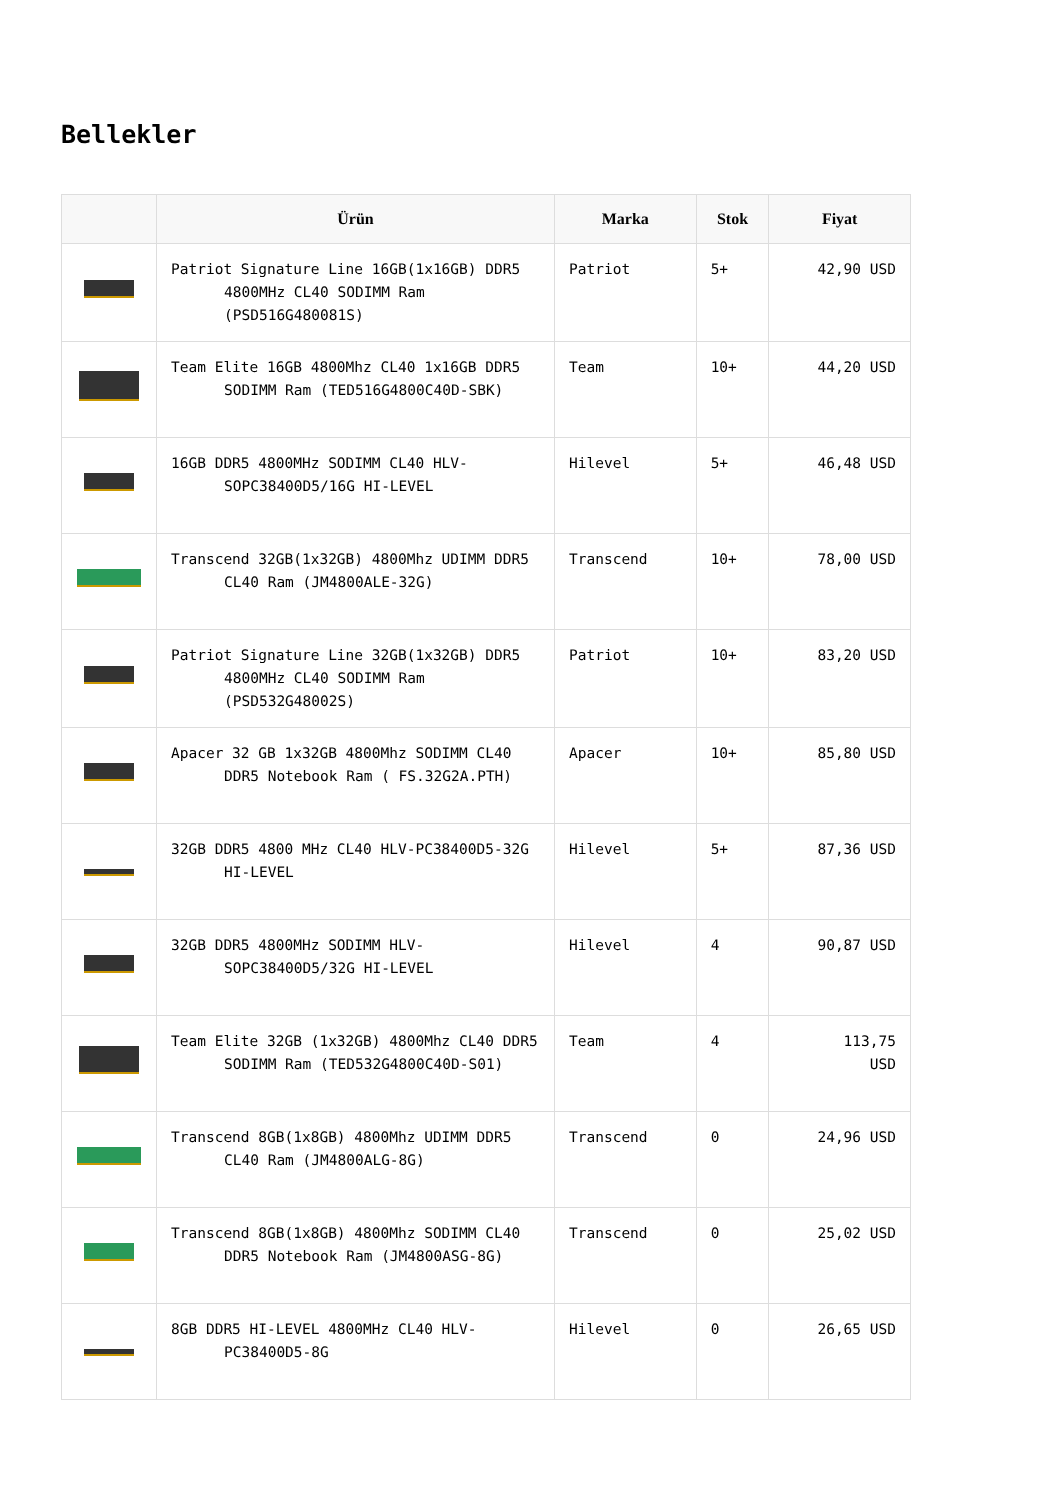Bellekler
| | Ürün | Marka | Stok | Fiyat |
| --- | --- | --- | --- | --- |
| | Patriot Signature Line 16GB(1x16GB) DDR5 4800MHz CL40 SODIMM Ram (PSD516G480081S) | Patriot | 5+ | 42,90 USD |
| | Team Elite 16GB 4800Mhz CL40 1x16GB DDR5 SODIMM Ram (TED516G4800C40D-SBK) | Team | 10+ | 44,20 USD |
| | 16GB DDR5 4800MHz SODIMM CL40 HLV-SOPC38400D5/16G HI-LEVEL | Hilevel | 5+ | 46,48 USD |
| | Transcend 32GB(1x32GB) 4800Mhz UDIMM DDR5 CL40 Ram (JM4800ALE-32G) | Transcend | 10+ | 78,00 USD |
| | Patriot Signature Line 32GB(1x32GB) DDR5 4800MHz CL40 SODIMM Ram (PSD532G48002S) | Patriot | 10+ | 83,20 USD |
| | Apacer 32 GB 1x32GB 4800Mhz SODIMM CL40 DDR5 Notebook Ram ( FS.32G2A.PTH) | Apacer | 10+ | 85,80 USD |
| | 32GB DDR5 4800 MHz CL40 HLV-PC38400D5-32G HI-LEVEL | Hilevel | 5+ | 87,36 USD |
| | 32GB DDR5 4800MHz SODIMM HLV-SOPC38400D5/32G HI-LEVEL | Hilevel | 4 | 90,87 USD |
| | Team Elite 32GB (1x32GB) 4800Mhz CL40 DDR5 SODIMM Ram (TED532G4800C40D-S01) | Team | 4 | 113,75 USD |
| | Transcend 8GB(1x8GB) 4800Mhz UDIMM DDR5 CL40 Ram (JM4800ALG-8G) | Transcend | 0 | 24,96 USD |
| | Transcend 8GB(1x8GB) 4800Mhz SODIMM CL40 DDR5 Notebook Ram (JM4800ASG-8G) | Transcend | 0 | 25,02 USD |
| | 8GB DDR5 HI-LEVEL 4800MHz CL40 HLV-PC38400D5-8G | Hilevel | 0 | 26,65 USD |